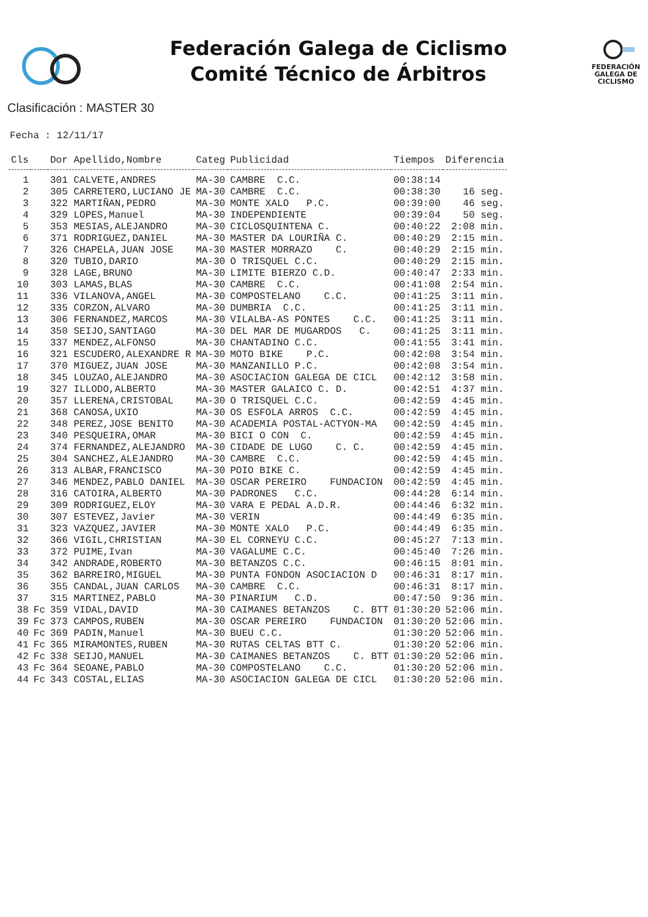Federación Galega de Ciclismo
Comité Técnico de Árbitros
FEDERACIÓN GALEGA DE CICLISMO
Clasificación : MASTER 30
Fecha : 12/11/17
| Cls | | Dor Apellido,Nombre | Categ | Publicidad | Tiempos | Diferencia |
| --- | --- | --- | --- | --- | --- | --- |
| 1 | | 301 CALVETE,ANDRES | MA-30 | CAMBRE C.C. | 00:38:14 | |
| 2 | | 305 CARRETERO,LUCIANO JE | MA-30 | CAMBRE C.C. | 00:38:30 | 16 seg. |
| 3 | | 322 MARTIÑAN,PEDRO | MA-30 | MONTE XALO P.C. | 00:39:00 | 46 seg. |
| 4 | | 329 LOPES,Manuel | MA-30 | INDEPENDIENTE | 00:39:04 | 50 seg. |
| 5 | | 353 MESIAS,ALEJANDRO | MA-30 | CICLOSQUINTENA C. | 00:40:22 | 2:08 min. |
| 6 | | 371 RODRIGUEZ,DANIEL | MA-30 | MASTER DA LOURIÑA C. | 00:40:29 | 2:15 min. |
| 7 | | 326 CHAPELA,JUAN JOSE | MA-30 | MASTER MORRAZO C. | 00:40:29 | 2:15 min. |
| 8 | | 320 TUBIO,DARIO | MA-30 | O TRISQUEL C.C. | 00:40:29 | 2:15 min. |
| 9 | | 328 LAGE,BRUNO | MA-30 | LIMITE BIERZO C.D. | 00:40:47 | 2:33 min. |
| 10 | | 303 LAMAS,BLAS | MA-30 | CAMBRE C.C. | 00:41:08 | 2:54 min. |
| 11 | | 336 VILANOVA,ANGEL | MA-30 | COMPOSTELANO C.C. | 00:41:25 | 3:11 min. |
| 12 | | 335 CORZON,ALVARO | MA-30 | DUMBRIA C.C. | 00:41:25 | 3:11 min. |
| 13 | | 306 FERNANDEZ,MARCOS | MA-30 | VILALBA-AS PONTES C.C. | 00:41:25 | 3:11 min. |
| 14 | | 350 SEIJO,SANTIAGO | MA-30 | DEL MAR DE MUGARDOS C. | 00:41:25 | 3:11 min. |
| 15 | | 337 MENDEZ,ALFONSO | MA-30 | CHANTADINO C.C. | 00:41:55 | 3:41 min. |
| 16 | | 321 ESCUDERO,ALEXANDRE R | MA-30 | MOTO BIKE P.C. | 00:42:08 | 3:54 min. |
| 17 | | 370 MIGUEZ,JUAN JOSE | MA-30 | MANZANILLO P.C. | 00:42:08 | 3:54 min. |
| 18 | | 345 LOUZAO,ALEJANDRO | MA-30 | ASOCIACION GALEGA DE CICL | 00:42:12 | 3:58 min. |
| 19 | | 327 ILLODO,ALBERTO | MA-30 | MASTER GALAICO C. D. | 00:42:51 | 4:37 min. |
| 20 | | 357 LLERENA,CRISTOBAL | MA-30 | O TRISQUEL C.C. | 00:42:59 | 4:45 min. |
| 21 | | 368 CANOSA,UXIO | MA-30 | OS ESFOLA ARROS C.C. | 00:42:59 | 4:45 min. |
| 22 | | 348 PEREZ,JOSE BENITO | MA-30 | ACADEMIA POSTAL-ACTYON-MA | 00:42:59 | 4:45 min. |
| 23 | | 340 PESQUEIRA,OMAR | MA-30 | BICI O CON C. | 00:42:59 | 4:45 min. |
| 24 | | 374 FERNANDEZ,ALEJANDRO | MA-30 | CIDADE DE LUGO C. C. | 00:42:59 | 4:45 min. |
| 25 | | 304 SANCHEZ,ALEJANDRO | MA-30 | CAMBRE C.C. | 00:42:59 | 4:45 min. |
| 26 | | 313 ALBAR,FRANCISCO | MA-30 | POIO BIKE C. | 00:42:59 | 4:45 min. |
| 27 | | 346 MENDEZ,PABLO DANIEL | MA-30 | OSCAR PEREIRO FUNDACION | 00:42:59 | 4:45 min. |
| 28 | | 316 CATOIRA,ALBERTO | MA-30 | PADRONES C.C. | 00:44:28 | 6:14 min. |
| 29 | | 309 RODRIGUEZ,ELOY | MA-30 | VARA E PEDAL A.D.R. | 00:44:46 | 6:32 min. |
| 30 | | 307 ESTEVEZ,Javier | MA-30 | VERIN | 00:44:49 | 6:35 min. |
| 31 | | 323 VAZQUEZ,JAVIER | MA-30 | MONTE XALO P.C. | 00:44:49 | 6:35 min. |
| 32 | | 366 VIGIL,CHRISTIAN | MA-30 | EL CORNEYU C.C. | 00:45:27 | 7:13 min. |
| 33 | | 372 PUIME,Ivan | MA-30 | VAGALUME C.C. | 00:45:40 | 7:26 min. |
| 34 | | 342 ANDRADE,ROBERTO | MA-30 | BETANZOS C.C. | 00:46:15 | 8:01 min. |
| 35 | | 362 BARREIRO,MIGUEL | MA-30 | PUNTA FONDON ASOCIACION D | 00:46:31 | 8:17 min. |
| 36 | | 355 CANDAL,JUAN CARLOS | MA-30 | CAMBRE C.C. | 00:46:31 | 8:17 min. |
| 37 | | 315 MARTINEZ,PABLO | MA-30 | PINARIUM C.D. | 00:47:50 | 9:36 min. |
| 38 | Fc | 359 VIDAL,DAVID | MA-30 | CAIMANES BETANZOS C. BTT | 01:30:20 | 52:06 min. |
| 39 | Fc | 373 CAMPOS,RUBEN | MA-30 | OSCAR PEREIRO FUNDACION | 01:30:20 | 52:06 min. |
| 40 | Fc | 369 PADIN,Manuel | MA-30 | BUEU C.C. | 01:30:20 | 52:06 min. |
| 41 | Fc | 365 MIRAMONTES,RUBEN | MA-30 | RUTAS CELTAS BTT C. | 01:30:20 | 52:06 min. |
| 42 | Fc | 338 SEIJO,MANUEL | MA-30 | CAIMANES BETANZOS C. BTT | 01:30:20 | 52:06 min. |
| 43 | Fc | 364 SEOANE,PABLO | MA-30 | COMPOSTELANO C.C. | 01:30:20 | 52:06 min. |
| 44 | Fc | 343 COSTAL,ELIAS | MA-30 | ASOCIACION GALEGA DE CICL | 01:30:20 | 52:06 min. |